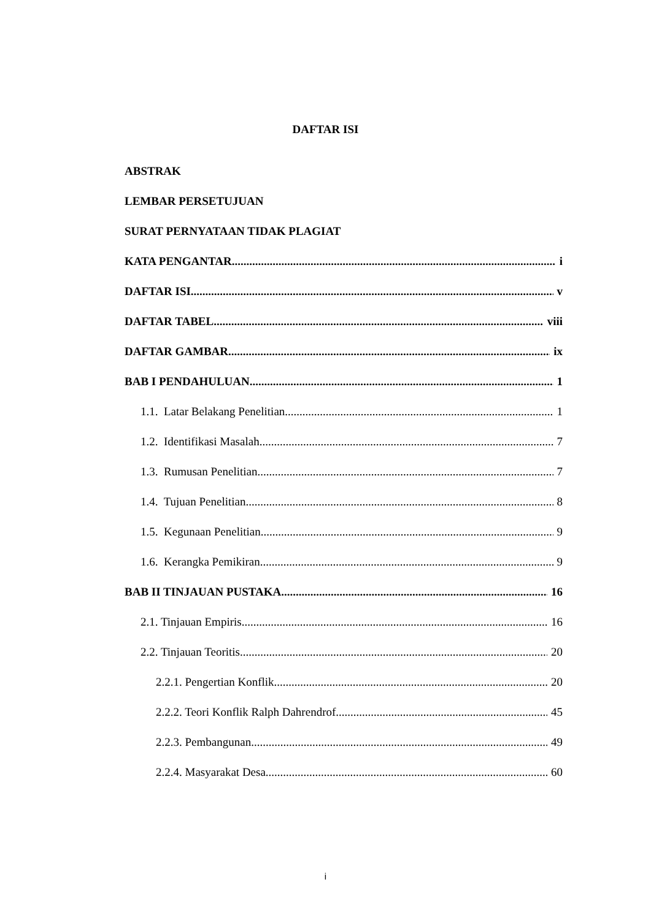DAFTAR ISI
ABSTRAK
LEMBAR PERSETUJUAN
SURAT PERNYATAAN TIDAK PLAGIAT
KATA PENGANTAR i
DAFTAR ISI v
DAFTAR TABEL viii
DAFTAR GAMBAR ix
BAB I PENDAHULUAN 1
1.1. Latar Belakang Penelitian 1
1.2. Identifikasi Masalah 7
1.3. Rumusan Penelitian 7
1.4. Tujuan Penelitian 8
1.5. Kegunaan Penelitian 9
1.6. Kerangka Pemikiran 9
BAB II TINJAUAN PUSTAKA 16
2.1. Tinjauan Empiris 16
2.2. Tinjauan Teoritis 20
2.2.1. Pengertian Konflik 20
2.2.2. Teori Konflik Ralph Dahrendrof 45
2.2.3. Pembangunan 49
2.2.4. Masyarakat Desa 60
i